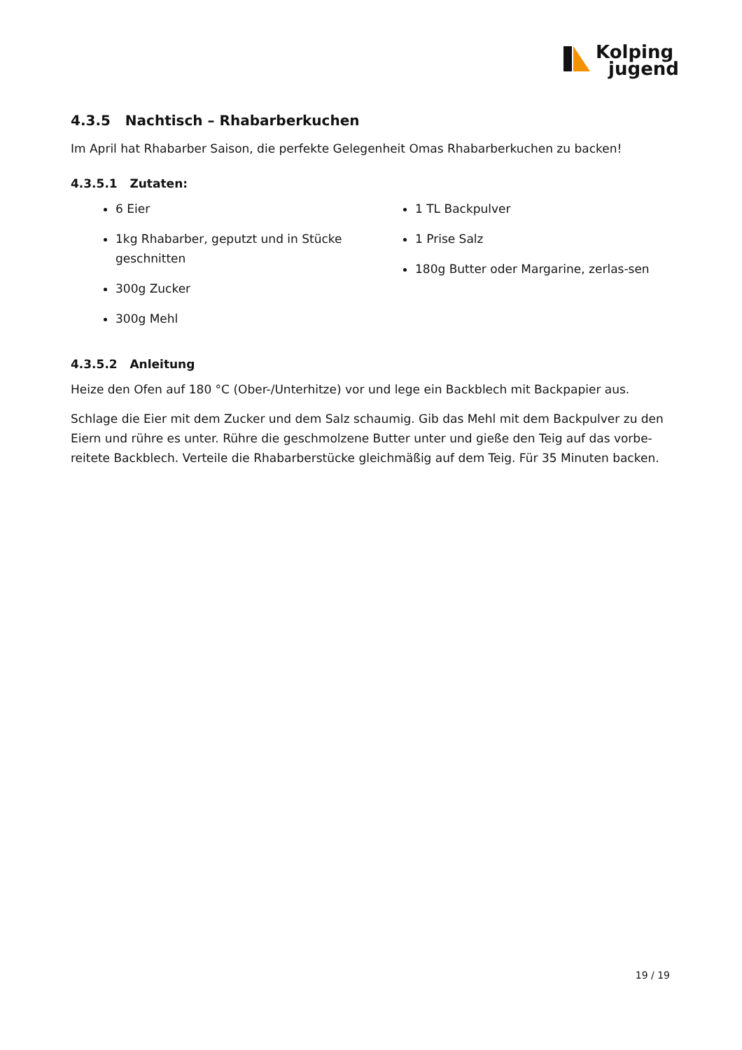Kolping
jugend
4.3.5 Nachtisch – Rhabarberkuchen
Im April hat Rhabarber Saison, die perfekte Gelegenheit Omas Rhabarberkuchen zu backen!
4.3.5.1 Zutaten:
6 Eier
1kg Rhabarber, geputzt und in Stücke geschnitten
300g Zucker
300g Mehl
1 TL Backpulver
1 Prise Salz
180g Butter oder Margarine, zerlas-sen
4.3.5.2 Anleitung
Heize den Ofen auf 180 °C (Ober-/Unterhitze) vor und lege ein Backblech mit Backpapier aus.
Schlage die Eier mit dem Zucker und dem Salz schaumig. Gib das Mehl mit dem Backpulver zu den Eiern und rühre es unter. Rühre die geschmolzene Butter unter und gieße den Teig auf das vorbe-reitete Backblech. Verteile die Rhabarberstücke gleichmäßig auf dem Teig. Für 35 Minuten backen.
19 / 19